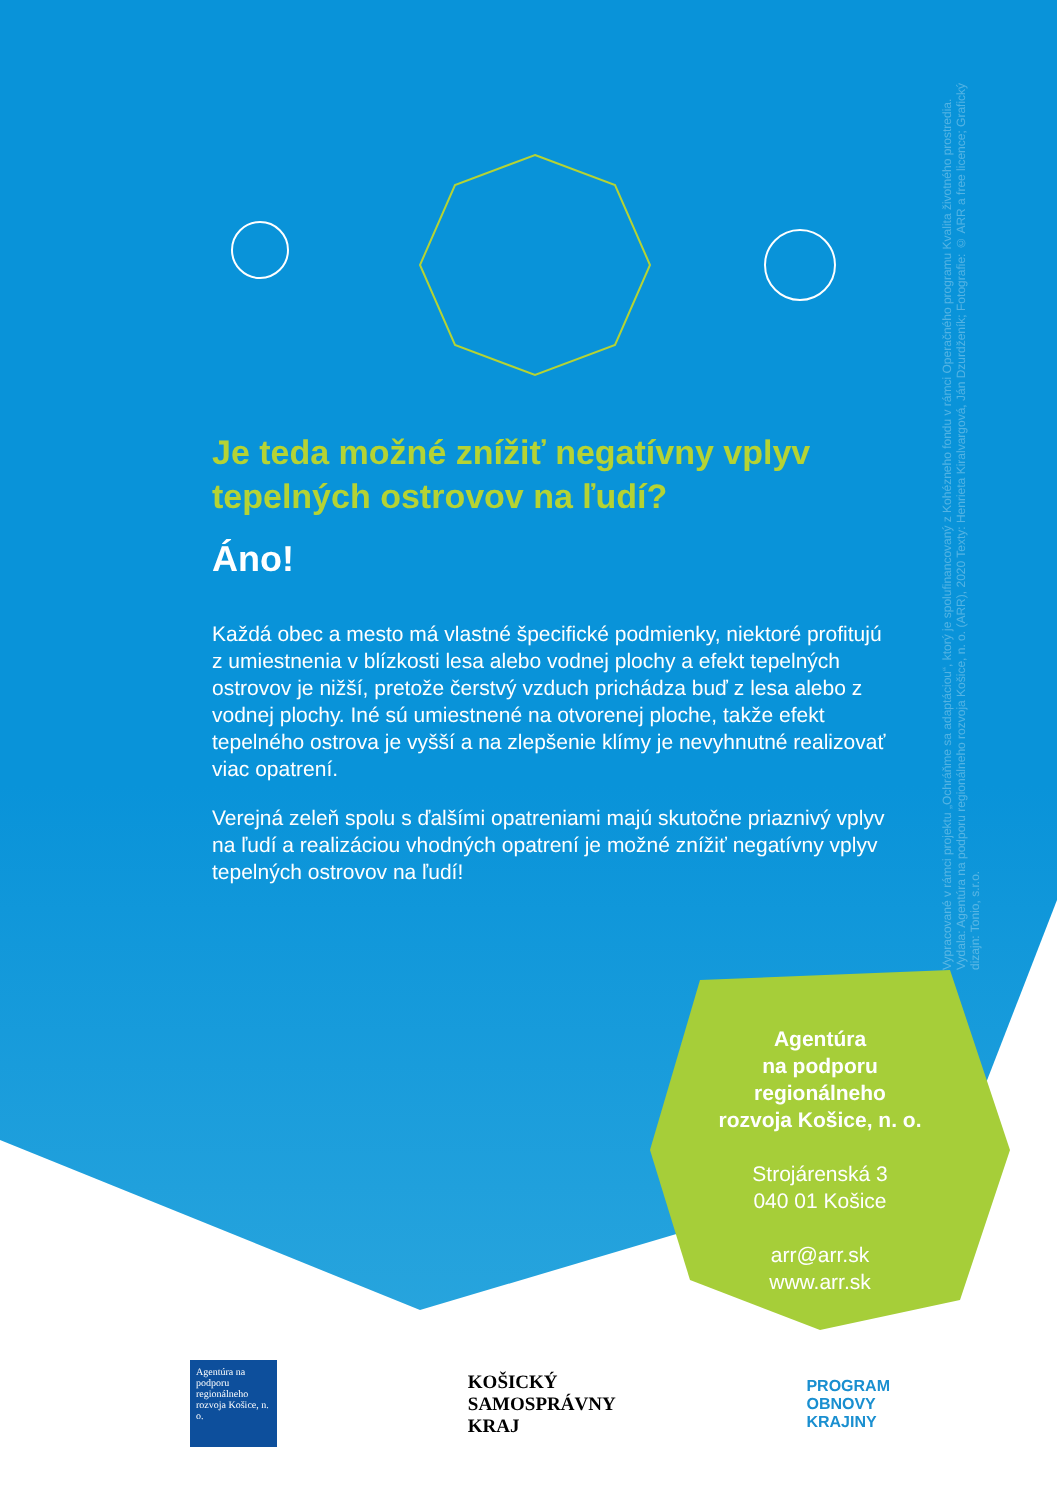Vypracované v rámci projektu „Ochráňme sa adaptáciou“, ktorý je spolufinancovaný z Kohézneho fondu v rámci Operačného programu Kvalita životného prostredia. Vydala: Agentúra na podporu regionálneho rozvoja Košice, n. o. (ARR), 2020 Texty: Henrieta Kiralvargová, Ján Dzurdženík; Fotografie: © ARR a free licence; Grafický dizajn: Tonio, s.r.o.
Je teda možné znížiť negatívny vplyv tepelných ostrovov na ľudí?
Áno!
Každá obec a mesto má vlastné špecifické podmienky, niektoré profitujú z umiestnenia v blízkosti lesa alebo vodnej plochy a efekt tepelných ostrovov je nižší, pretože čerstvý vzduch prichádza buď z lesa alebo z vodnej plochy. Iné sú umiestnené na otvorenej ploche, takže efekt tepelného ostrova je vyšší a na zlepšenie klímy je nevyhnutné realizovať viac opatrení.
Verejná zeleň spolu s ďalšími opatreniami majú skutočne priaznivý vplyv na ľudí a realizáciou vhodných opatrení je možné znížiť negatívny vplyv tepelných ostrovov na ľudí!
Agentúra
na podporu
regionálneho
rozvoja Košice, n. o.
Strojárenská 3
040 01 Košice
arr@arr.sk
www.arr.sk
Agentúra na podporu regionálneho rozvoja Košice, n. o.
KOŠICKÝ
SAMOSPRÁVNY
KRAJ
PROGRAM
OBNOVY
KRAJINY